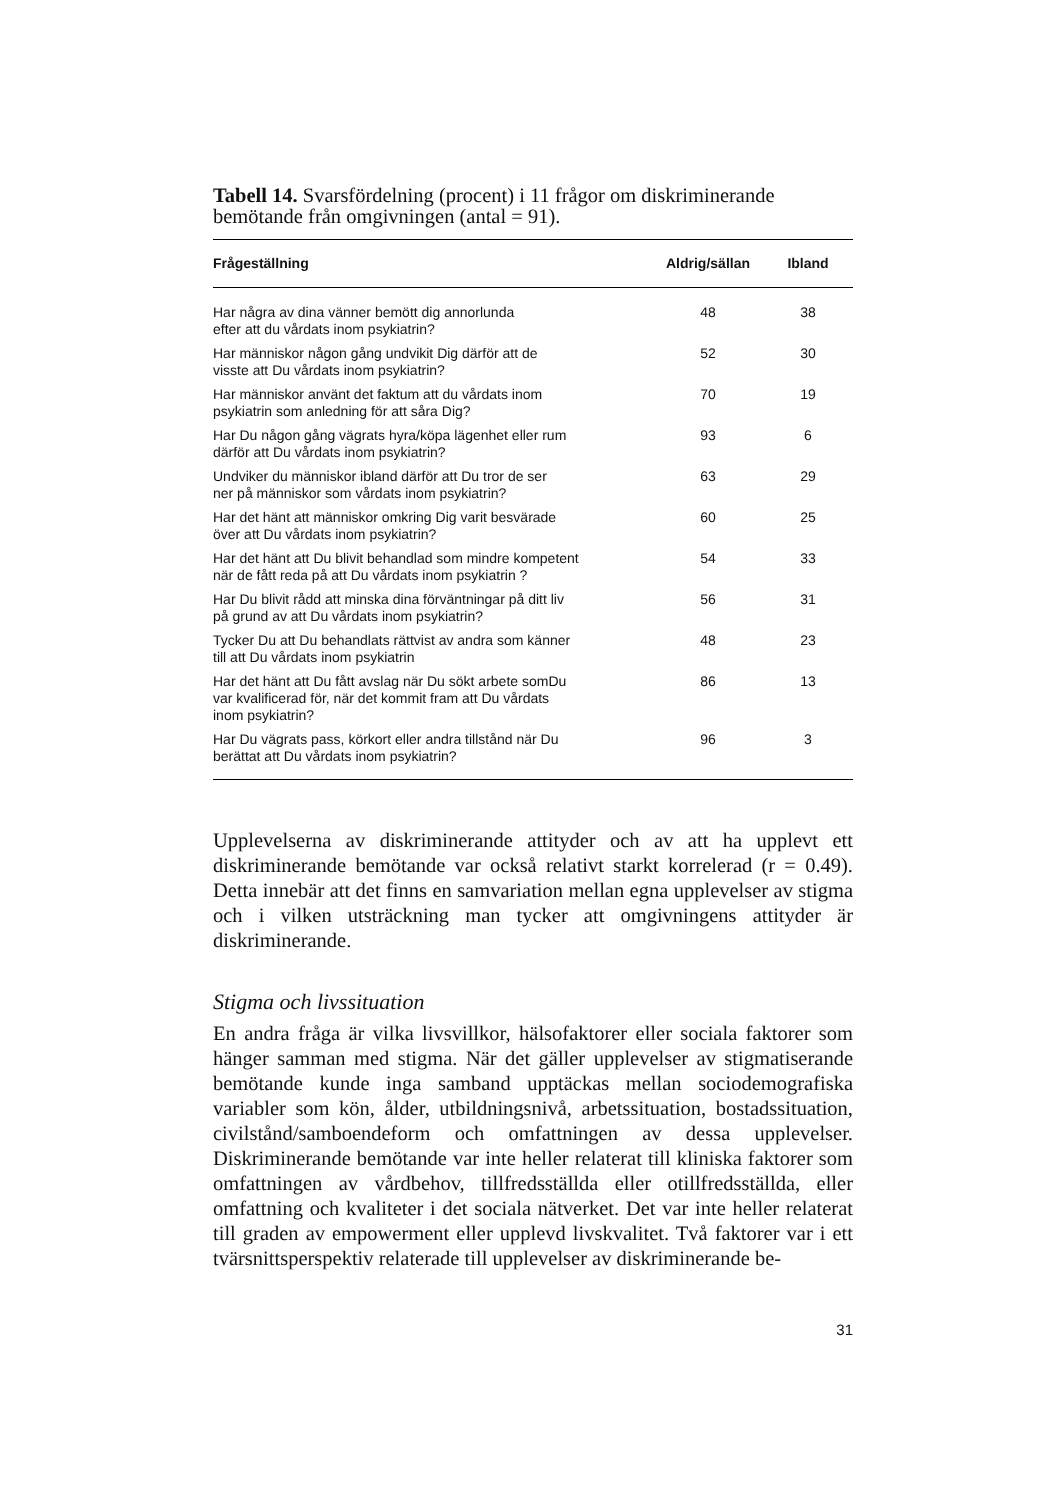Tabell 14. Svarsfördelning (procent) i 11 frågor om diskriminerande bemötande från omgivningen (antal = 91).
| Frågeställning | Aldrig/sällan | Ibland |
| --- | --- | --- |
| Har några av dina vänner bemött dig annorlunda efter att du vårdats inom psykiatrin? | 48 | 38 |
| Har människor någon gång undvikit Dig därför att de visste att Du vårdats inom psykiatrin? | 52 | 30 |
| Har människor använt det faktum att du vårdats inom psykiatrin som anledning för att såra Dig? | 70 | 19 |
| Har Du någon gång vägrats hyra/köpa lägenhet eller rum därför att Du vårdats inom psykiatrin? | 93 | 6 |
| Undviker du människor ibland därför att Du tror de ser ner på människor som vårdats inom psykiatrin? | 63 | 29 |
| Har det hänt att människor omkring Dig varit besvärade över att Du vårdats inom psykiatrin? | 60 | 25 |
| Har det hänt att Du blivit behandlad som mindre kompetent när de fått reda på att Du vårdats inom psykiatrin ? | 54 | 33 |
| Har Du blivit rådd att minska dina förväntningar på ditt liv på grund av att Du vårdats inom psykiatrin? | 56 | 31 |
| Tycker Du att Du behandlats rättvist av andra som känner till att Du vårdats inom psykiatrin | 48 | 23 |
| Har det hänt att Du fått avslag när Du sökt arbete somDu var kvalificerad för, när det kommit fram att Du vårdats inom psykiatrin? | 86 | 13 |
| Har Du vägrats pass, körkort eller andra tillstånd när Du berättat att Du vårdats inom psykiatrin? | 96 | 3 |
Upplevelserna av diskriminerande attityder och av att ha upplevt ett diskriminerande bemötande var också relativt starkt korrelerad (r = 0.49). Detta innebär att det finns en samvariation mellan egna upplevelser av stigma och i vilken utsträckning man tycker att omgivningens attityder är diskriminerande.
Stigma och livssituation
En andra fråga är vilka livsvillkor, hälsofaktorer eller sociala faktorer som hänger samman med stigma. När det gäller upplevelser av stigmatiserande bemötande kunde inga samband upptäckas mellan sociodemografiska variabler som kön, ålder, utbildningsnivå, arbetssituation, bostadssituation, civilstånd/samboendeform och omfattningen av dessa upplevelser. Diskriminerande bemötande var inte heller relaterat till kliniska faktorer som omfattningen av vårdbehov, tillfredsställda eller otillfredsställda, eller omfattning och kvaliteter i det sociala nätverket. Det var inte heller relaterat till graden av empowerment eller upplevd livskvalitet. Två faktorer var i ett tvärsnittsperspektiv relaterade till upplevelser av diskriminerande be-
31